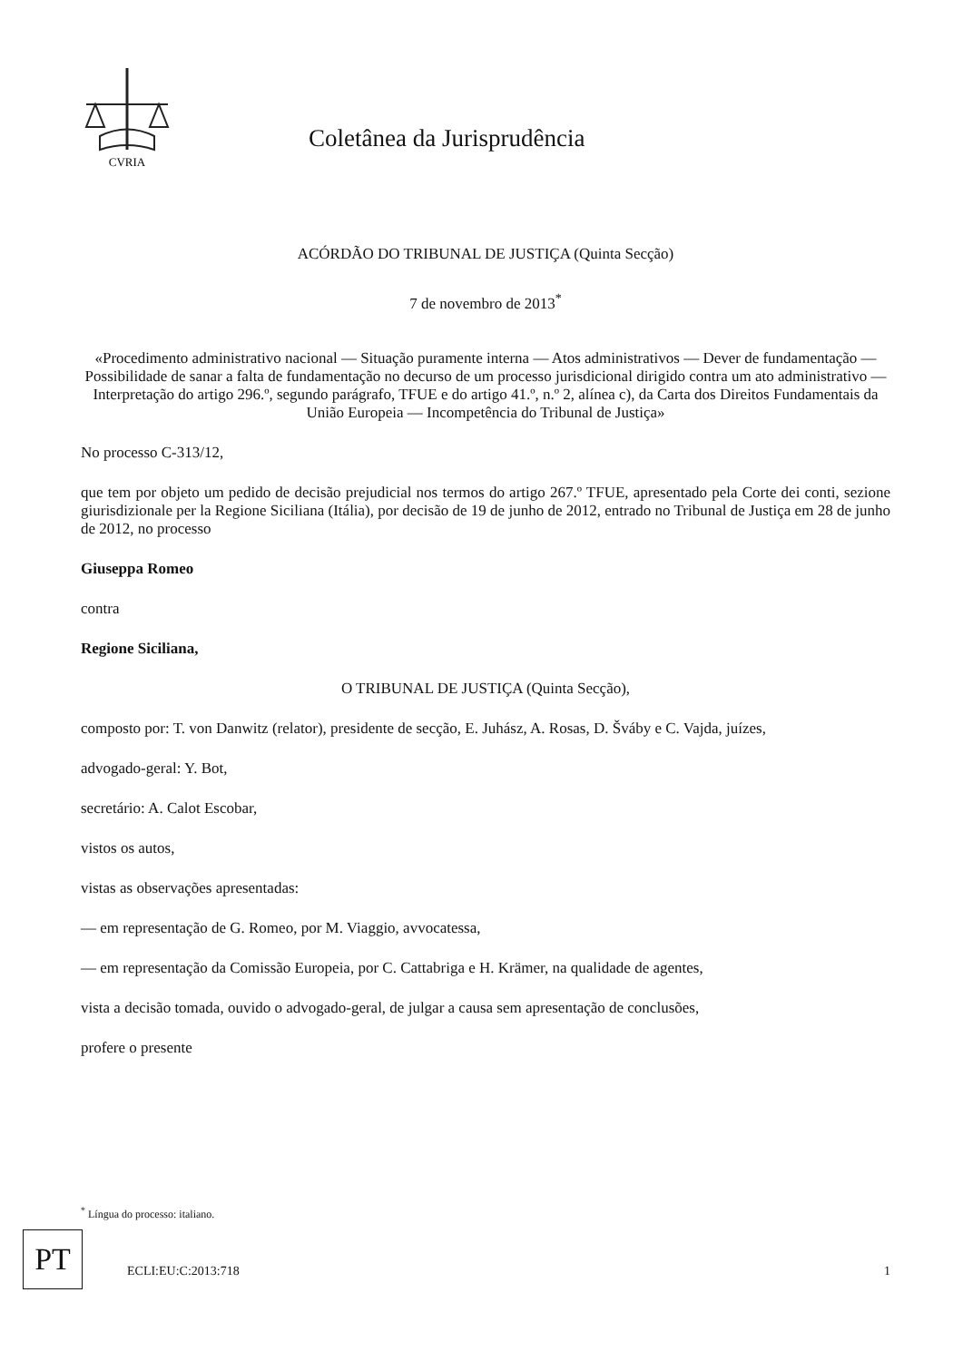CVRIA
Coletânea da Jurisprudência
ACÓRDÃO DO TRIBUNAL DE JUSTIÇA (Quinta Secção)
7 de novembro de 2013<sup>*</sup>
«Procedimento administrativo nacional — Situação puramente interna — Atos administrativos — Dever de fundamentação — Possibilidade de sanar a falta de fundamentação no decurso de um processo jurisdicional dirigido contra um ato administrativo — Interpretação do artigo 296.º, segundo parágrafo, TFUE e do artigo 41.º, n.º 2, alínea c), da Carta dos Direitos Fundamentais da União Europeia — Incompetência do Tribunal de Justiça»
No processo C-313/12,
que tem por objeto um pedido de decisão prejudicial nos termos do artigo 267.º TFUE, apresentado pela Corte dei conti, sezione giurisdizionale per la Regione Siciliana (Itália), por decisão de 19 de junho de 2012, entrado no Tribunal de Justiça em 28 de junho de 2012, no processo
Giuseppa Romeo
contra
Regione Siciliana,
O TRIBUNAL DE JUSTIÇA (Quinta Secção),
composto por: T. von Danwitz (relator), presidente de secção, E. Juhász, A. Rosas, D. Šváby e C. Vajda, juízes,
advogado-geral: Y. Bot,
secretário: A. Calot Escobar,
vistos os autos,
vistas as observações apresentadas:
— em representação de G. Romeo, por M. Viaggio, avvocatessa,
— em representação da Comissão Europeia, por C. Cattabriga e H. Krämer, na qualidade de agentes,
vista a decisão tomada, ouvido o advogado-geral, de julgar a causa sem apresentação de conclusões,
profere o presente
<sup>*</sup> Língua do processo: italiano.
PT
ECLI:EU:C:2013:718 1